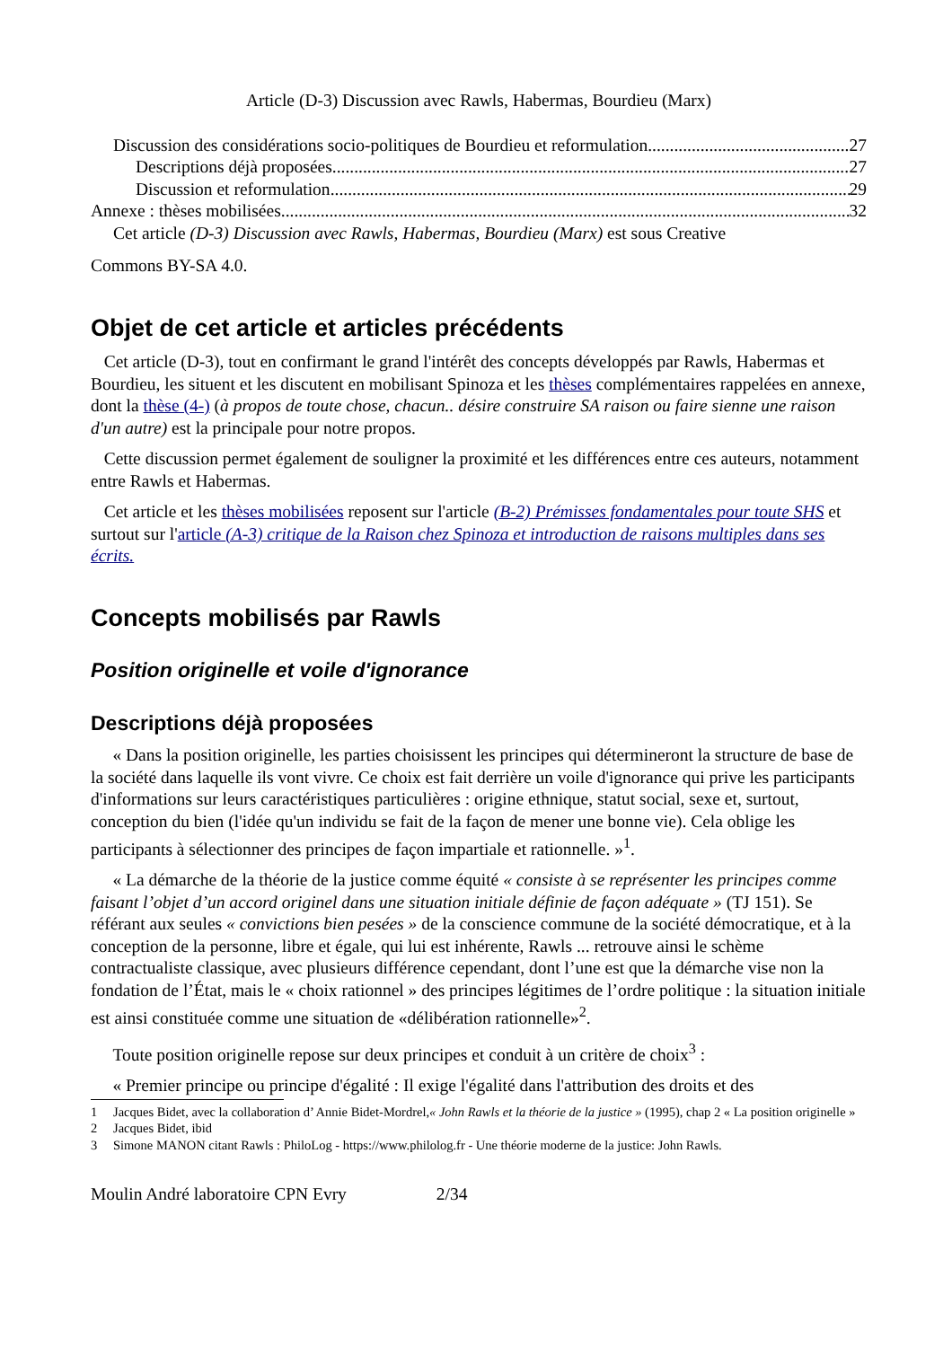Article (D-3) Discussion avec Rawls, Habermas, Bourdieu (Marx)
Discussion des considérations socio-politiques de Bourdieu et reformulation 27
Descriptions déjà proposées 27
Discussion et reformulation 29
Annexe : thèses mobilisées 32
Cet article (D-3) Discussion avec Rawls, Habermas, Bourdieu (Marx) est sous Creative
Commons BY-SA 4.0.
Objet de cet article et articles précédents
Cet article (D-3), tout en confirmant le grand l'intérêt des concepts développés par Rawls, Habermas et Bourdieu, les situent et les discutent en mobilisant Spinoza et les thèses complémentaires rappelées en annexe, dont la thèse (4-) (à propos de toute chose, chacun.. désire construire SA raison ou faire sienne une raison d'un autre) est la principale pour notre propos.
Cette discussion permet également de souligner la proximité et les différences entre ces auteurs, notamment entre Rawls et Habermas.
Cet article et les thèses mobilisées reposent sur l'article (B-2) Prémisses fondamentales pour toute SHS et surtout sur l'article (A-3) critique de la Raison chez Spinoza et introduction de raisons multiples dans ses écrits.
Concepts mobilisés par Rawls
Position originelle et voile d'ignorance
Descriptions déjà proposées
« Dans la position originelle, les parties choisissent les principes qui détermineront la structure de base de la société dans laquelle ils vont vivre. Ce choix est fait derrière un voile d'ignorance qui prive les participants d'informations sur leurs caractéristiques particulières : origine ethnique, statut social, sexe et, surtout, conception du bien (l'idée qu'un individu se fait de la façon de mener une bonne vie). Cela oblige les participants à sélectionner des principes de façon impartiale et rationnelle. »<sup>1</sup>.
« La démarche de la théorie de la justice comme équité « consiste à se représenter les principes comme faisant l’objet d’un accord originel dans une situation initiale définie de façon adéquate » (TJ 151). Se référant aux seules « convictions bien pesées » de la conscience commune de la société démocratique, et à la conception de la personne, libre et égale, qui lui est inhérente, Rawls ... retrouve ainsi le schème contractualiste classique, avec plusieurs différence cependant, dont l’une est que la démarche vise non la fondation de l’État, mais le « choix rationnel » des principes légitimes de l’ordre politique : la situation initiale est ainsi constituée comme une situation de «délibération rationnelle»<sup>2</sup>.
Toute position originelle repose sur deux principes et conduit à un critère de choix<sup>3</sup> :
« Premier principe ou principe d'égalité : Il exige l'égalité dans l'attribution des droits et des
1 Jacques Bidet, avec la collaboration d’ Annie Bidet-Mordrel,« John Rawls et la théorie de la justice » (1995), chap 2 « La position originelle »
2 Jacques Bidet, ibid
3 Simone MANON citant Rawls : PhiloLog - https://www.philolog.fr - Une théorie moderne de la justice: John Rawls.
Moulin André laboratoire CPN Evry 2/34